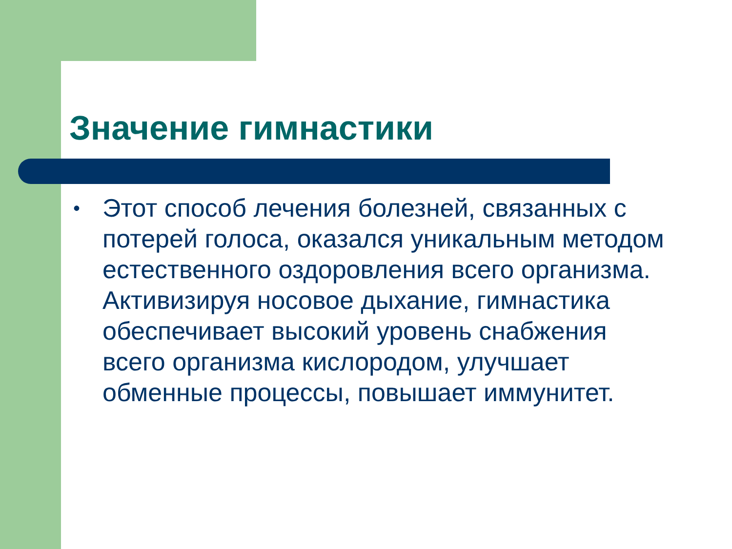Значение гимнастики
•
Этот способ лечения болезней, связанных с потерей голоса, оказался уникальным методом естественного оздоровления всего организма. Активизируя носовое дыхание, гимнастика обеспечивает высокий уровень снабжения всего организма кислородом, улучшает обменные процессы, повышает иммунитет.